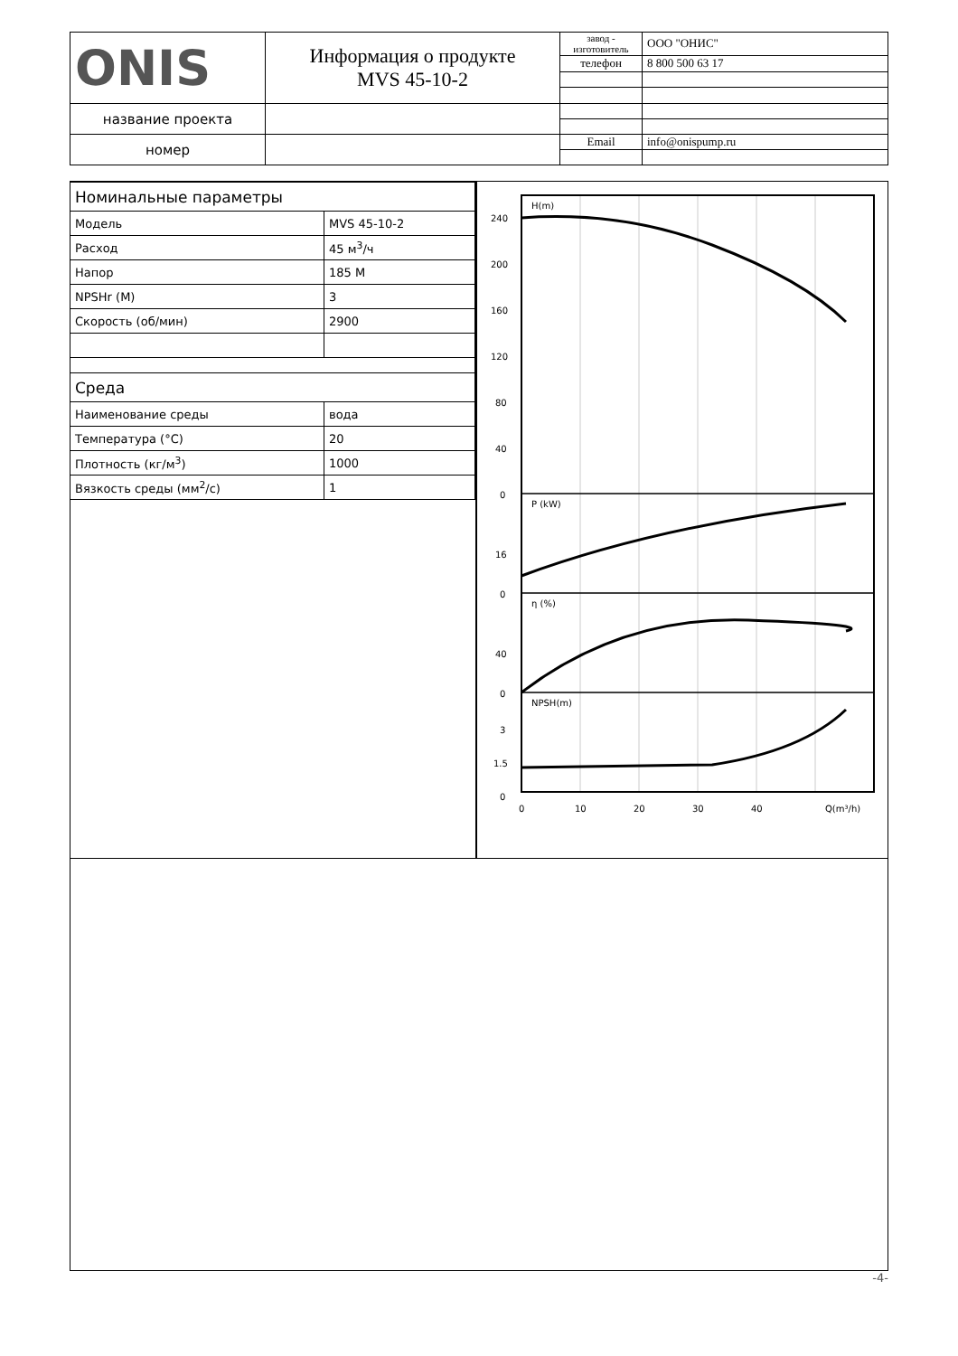| ONIS | Информация о продукте MVS 45-10-2 | завод - изготовитель | ООО "ОНИС" |
| | | телефон | 8 800 500 63 17 |
| название проекта | | | |
| номер | | Email | info@onispump.ru |
| Номинальные параметры | |
| --- | --- |
| Модель | MVS 45-10-2 |
| Расход | 45 м<sup>3</sup>/ч |
| Напор | 185 M |
| NPSHr (M) | 3 |
| Скорость (об/мин) | 2900 |
| Среда | |
| Наименование среды | вода |
| Температура (°C) | 20 |
| Плотность (кг/м<sup>3</sup>) | 1000 |
| Вязкость среды (мм<sup>2</sup>/с) | 1 |
H(m)
P (kW)
η (%)
NPSH(m)
240
200
160
120
80
40
0
16
0
40
0
3
1.5
0
0
10
20
30
40
Q(m³/h)
-4-